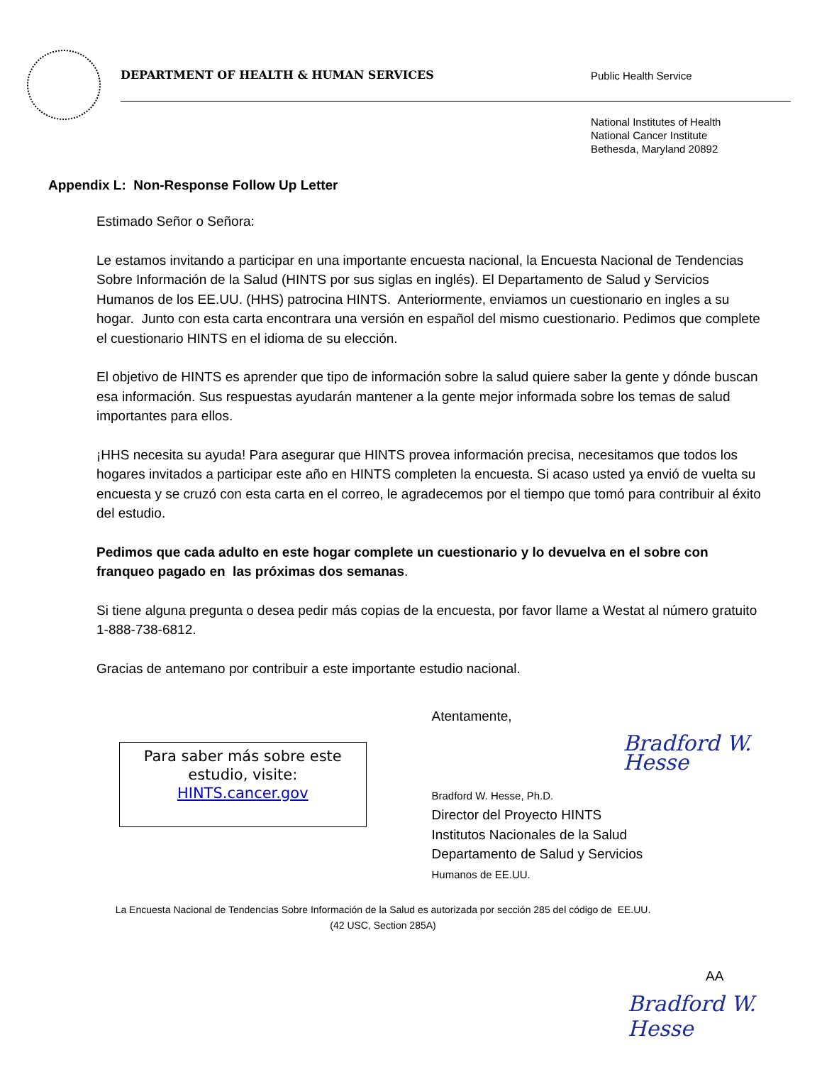DEPARTMENT OF HEALTH & HUMAN SERVICES
Public Health Service
National Institutes of Health
National Cancer Institute
Bethesda, Maryland 20892
Appendix L: Non-Response Follow Up Letter
Estimado Señor o Señora:
Le estamos invitando a participar en una importante encuesta nacional, la Encuesta Nacional de Tendencias Sobre Información de la Salud (HINTS por sus siglas en inglés). El Departamento de Salud y Servicios Humanos de los EE.UU. (HHS) patrocina HINTS. Anteriormente, enviamos un cuestionario en ingles a su hogar. Junto con esta carta encontrara una versión en español del mismo cuestionario. Pedimos que complete el cuestionario HINTS en el idioma de su elección.
El objetivo de HINTS es aprender que tipo de información sobre la salud quiere saber la gente y dónde buscan esa información. Sus respuestas ayudarán mantener a la gente mejor informada sobre los temas de salud importantes para ellos.
¡HHS necesita su ayuda! Para asegurar que HINTS provea información precisa, necesitamos que todos los hogares invitados a participar este año en HINTS completen la encuesta. Si acaso usted ya envió de vuelta su encuesta y se cruzó con esta carta en el correo, le agradecemos por el tiempo que tomó para contribuir al éxito del estudio.
Pedimos que cada adulto en este hogar complete un cuestionario y lo devuelva en el sobre con franqueo pagado en las próximas dos semanas.
Si tiene alguna pregunta o desea pedir más copias de la encuesta, por favor llame a Westat al número gratuito 1-888-738-6812.
Gracias de antemano por contribuir a este importante estudio nacional.
Para saber más sobre este estudio, visite:
HINTS.cancer.gov
Atentamente,
Bradford W. Hesse
Bradford W. Hesse, Ph.D.
Director del Proyecto HINTS
Institutos Nacionales de la Salud
Departamento de Salud y Servicios
Humanos de EE.UU.
La Encuesta Nacional de Tendencias Sobre Información de la Salud es autorizada por sección 285 del código de EE.UU.
(42 USC, Section 285A)
AA
Bradford W. Hesse